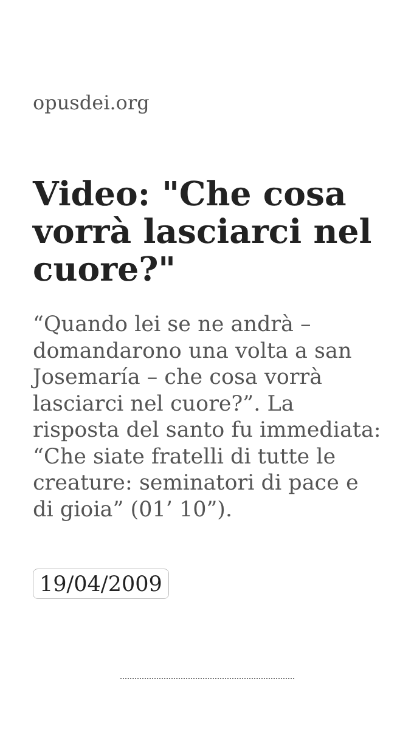opusdei.org
Video: "Che cosa vorrà lasciarci nel cuore?"
“Quando lei se ne andrà – domandarono una volta a san Josemaría – che cosa vorrà lasciarci nel cuore?”. La risposta del santo fu immediata: “Che siate fratelli di tutte le creature: seminatori di pace e di gioia” (01’ 10”).
19/04/2009